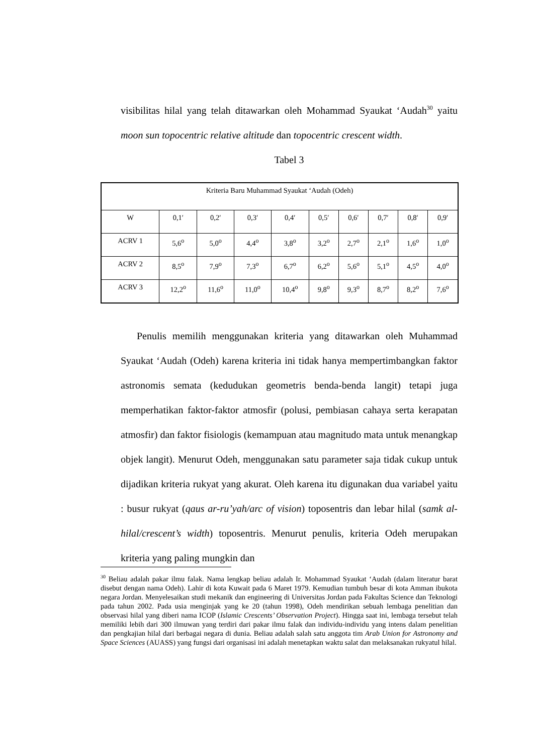visibilitas hilal yang telah ditawarkan oleh Mohammad Syaukat ‘Audah<sup>30</sup> yaitu moon sun topocentric relative altitude dan topocentric crescent width.
Tabel 3
| Kriteria Baru Muhammad Syaukat ‘Audah (Odeh) | | | | | | | | | |
| --- | --- | --- | --- | --- | --- | --- | --- | --- | --- |
| W | 0,1′ | 0,2′ | 0,3′ | 0,4′ | 0,5′ | 0,6′ | 0,7′ | 0,8′ | 0,9′ |
| ACRV 1 | 5,6<sup>o</sup> | 5,0<sup>o</sup> | 4,4<sup>o</sup> | 3,8<sup>o</sup> | 3,2<sup>o</sup> | 2,7<sup>o</sup> | 2,1<sup>o</sup> | 1,6<sup>o</sup> | 1,0<sup>o</sup> |
| ACRV 2 | 8,5<sup>o</sup> | 7,9<sup>o</sup> | 7,3<sup>o</sup> | 6,7<sup>o</sup> | 6,2<sup>o</sup> | 5,6<sup>o</sup> | 5,1<sup>o</sup> | 4,5<sup>o</sup> | 4,0<sup>o</sup> |
| ACRV 3 | 12,2<sup>o</sup> | 11,6<sup>o</sup> | 11,0<sup>o</sup> | 10,4<sup>o</sup> | 9,8<sup>o</sup> | 9,3<sup>o</sup> | 8,7<sup>o</sup> | 8,2<sup>o</sup> | 7,6<sup>o</sup> |
Penulis memilih menggunakan kriteria yang ditawarkan oleh Muhammad Syaukat ‘Audah (Odeh) karena kriteria ini tidak hanya mempertimbangkan faktor astronomis semata (kedudukan geometris benda-benda langit) tetapi juga memperhatikan faktor-faktor atmosfir (polusi, pembiasan cahaya serta kerapatan atmosfir) dan faktor fisiologis (kemampuan atau magnitudo mata untuk menangkap objek langit). Menurut Odeh, menggunakan satu parameter saja tidak cukup untuk dijadikan kriteria rukyat yang akurat. Oleh karena itu digunakan dua variabel yaitu : busur rukyat (qaus ar-ru’yah/arc of vision) toposentris dan lebar hilal (samk al-hilal/crescent’s width) toposentris. Menurut penulis, kriteria Odeh merupakan kriteria yang paling mungkin dan
<sup>30</sup> Beliau adalah pakar ilmu falak. Nama lengkap beliau adalah Ir. Mohammad Syaukat ‘Audah (dalam literatur barat disebut dengan nama Odeh). Lahir di kota Kuwait pada 6 Maret 1979. Kemudian tumbuh besar di kota Amman ibukota negara Jordan. Menyelesaikan studi mekanik dan engineering di Universitas Jordan pada Fakultas Science dan Teknologi pada tahun 2002. Pada usia menginjak yang ke 20 (tahun 1998), Odeh mendirikan sebuah lembaga penelitian dan observasi hilal yang diberi nama ICOP (Islamic Crescents’ Observation Project). Hingga saat ini, lembaga tersebut telah memiliki lebih dari 300 ilmuwan yang terdiri dari pakar ilmu falak dan individu-individu yang intens dalam penelitian dan pengkajian hilal dari berbagai negara di dunia. Beliau adalah salah satu anggota tim Arab Union for Astronomy and Space Sciences (AUASS) yang fungsi dari organisasi ini adalah menetapkan waktu salat dan melaksanakan rukyatul hilal.